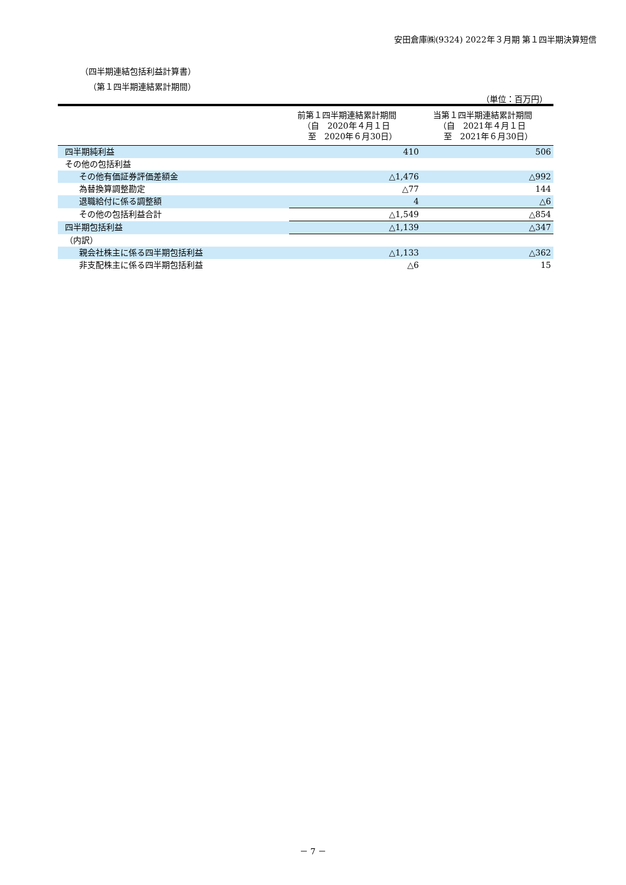安田倉庫㈱(9324) 2022年３月期 第１四半期決算短信
（四半期連結包括利益計算書）
（第１四半期連結累計期間）
（単位：百万円）
| | 前第１四半期連結累計期間 （自 2020年４月１日 至 2020年６月30日） | 当第１四半期連結累計期間 （自 2021年４月１日 至 2021年６月30日） |
| --- | --- | --- |
| 四半期純利益 | 410 | 506 |
| その他の包括利益 | | |
| その他有価証券評価差額金 | △1,476 | △992 |
| 為替換算調整勘定 | △77 | 144 |
| 退職給付に係る調整額 | 4 | △6 |
| その他の包括利益合計 | △1,549 | △854 |
| 四半期包括利益 | △1,139 | △347 |
| （内訳） | | |
| 親会社株主に係る四半期包括利益 | △1,133 | △362 |
| 非支配株主に係る四半期包括利益 | △6 | 15 |
－ 7 －